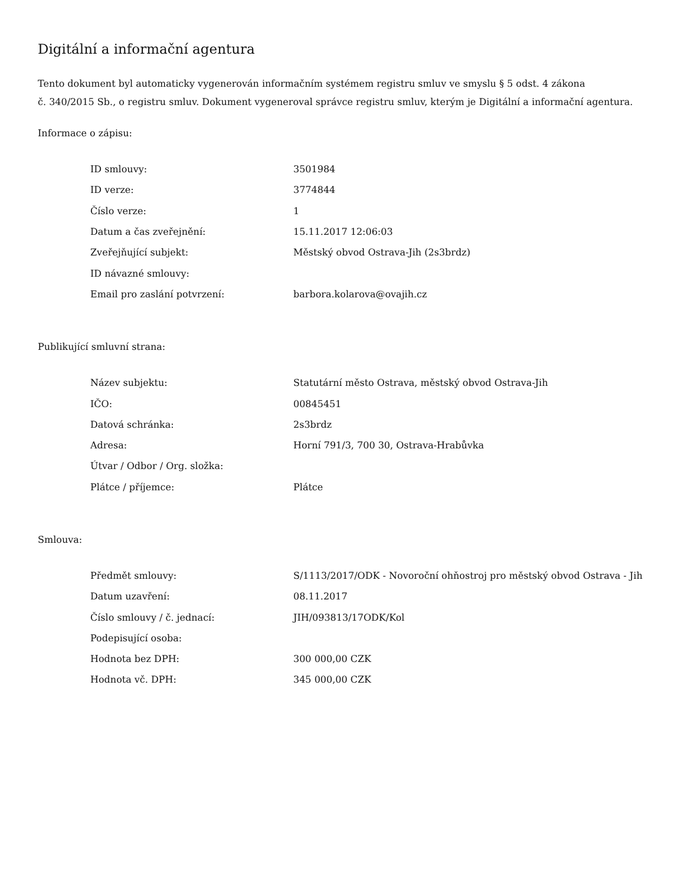Digitální a informační agentura
Tento dokument byl automaticky vygenerován informačním systémem registru smluv ve smyslu § 5 odst. 4 zákona
č. 340/2015 Sb., o registru smluv. Dokument vygeneroval správce registru smluv, kterým je Digitální a informační agentura.
Informace o zápisu:
| ID smlouvy: | 3501984 |
| ID verze: | 3774844 |
| Číslo verze: | 1 |
| Datum a čas zveřejnění: | 15.11.2017 12:06:03 |
| Zveřejňující subjekt: | Městský obvod Ostrava-Jih (2s3brdz) |
| ID návazné smlouvy: | |
| Email pro zaslání potvrzení: | barbora.kolarova@ovajih.cz |
Publikující smluvní strana:
| Název subjektu: | Statutární město Ostrava, městský obvod Ostrava-Jih |
| IČO: | 00845451 |
| Datová schránka: | 2s3brdz |
| Adresa: | Horní 791/3, 700 30, Ostrava-Hrabůvka |
| Útvar / Odbor / Org. složka: | |
| Plátce / příjemce: | Plátce |
Smlouva:
| Předmět smlouvy: | S/1113/2017/ODK - Novoroční ohňostroj pro městský obvod Ostrava - Jih |
| Datum uzavření: | 08.11.2017 |
| Číslo smlouvy / č. jednací: | JIH/093813/17ODK/Kol |
| Podepisující osoba: | |
| Hodnota bez DPH: | 300 000,00 CZK |
| Hodnota vč. DPH: | 345 000,00 CZK |